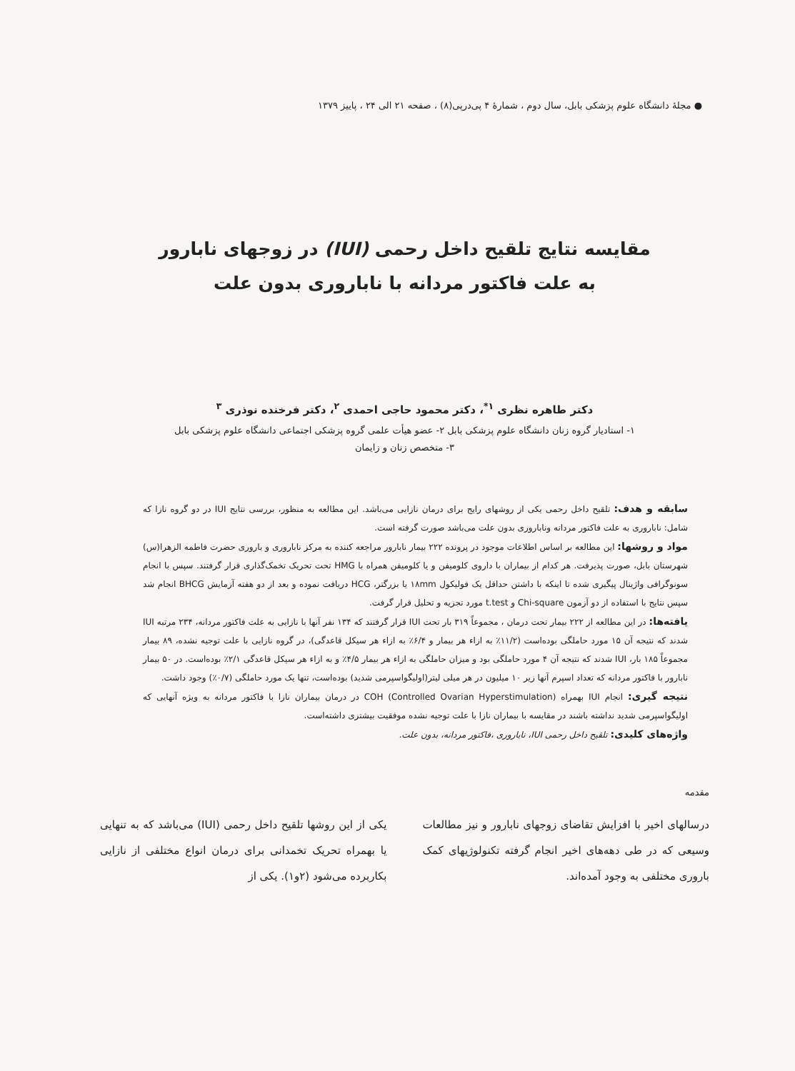● مجلهٔ دانشگاه علوم پزشکی بابل، سال دوم ، شمارهٔ ۴ پی‌درپی(۸) ، صفحه ۲۱ الی ۲۴ ، پاییز ۱۳۷۹
مقایسه نتایج تلقیح داخل رحمی (IUI) در زوجهای نابارور
به علت فاکتور مردانه با ناباروری بدون علت
دکتر طاهره نظری <sup>۱*</sup>، دکتر محمود حاجی احمدی <sup>۲</sup>، دکتر فرخنده نوذری <sup>۳</sup>
۱- استادیار گروه زنان دانشگاه علوم پزشکی بابل ۲- عضو هیأت علمی گروه پزشکی اجتماعی دانشگاه علوم پزشکی بابل
۳- متخصص زنان و زایمان
سابقه و هدف: تلقیح داخل رحمی یکی از روشهای رایج برای درمان نازایی می‌باشد. این مطالعه به منظور، بررسی نتایج IUI در دو گروه نازا که شامل: ناباروری به علت فاکتور مردانه وناباروری بدون علت می‌باشد صورت گرفته است.
مواد و روشها: این مطالعه بر اساس اطلاعات موجود در پرونده ۲۲۲ بیمار نابارور مراجعه کننده به مرکز ناباروری و باروری حضرت فاطمه الزهرا(س) شهرستان بابل، صورت پذیرفت. هر کدام از بیماران با داروی کلومیفن و یا کلومیفن همراه با HMG تحت تحریک تخمک‌گذاری قرار گرفتند. سپس با انجام سونوگرافی واژینال پیگیری شده تا اینکه با داشتن حداقل یک فولیکول ۱۸mm یا بزرگتر، HCG دریافت نموده و بعد از دو هفته آزمایش BHCG انجام شد سپس نتایج با استفاده از دو آزمون Chi-square و t.test مورد تجزیه و تحلیل قرار گرفت.
یافته‌ها: در این مطالعه از ۲۲۲ بیمار تحت درمان ، مجموعاً ۳۱۹ بار تحت IUI قرار گرفتند که ۱۳۴ نفر آنها با نازایی به علت فاکتور مردانه، ۲۳۴ مرتبه IUI شدند که نتیجه آن ۱۵ مورد حاملگی بوده‌است (۱۱/۲٪ به ازاء هر بیمار و ۶/۴٪ به ازاء هر سیکل قاعدگی)، در گروه نازایی با علت توجیه نشده، ۸۹ بیمار مجموعاً ۱۸۵ بار، IUI شدند که نتیجه آن ۴ مورد حاملگی بود و میزان حاملگی به ازاء هر بیمار ۴/۵٪ و به ازاء هر سیکل قاعدگی ۲/۱٪ بوده‌است. در ۵۰ بیمار نابارور با فاکتور مردانه که تعداد اسپرم آنها زیر ۱۰ میلیون در هر میلی لیتر(اولیگواسپرمی شدید) بوده‌است، تنها یک مورد حاملگی (۰/۷٪) وجود داشت.
نتیجه گیری: انجام IUI بهمراه COH (Controlled Ovarian Hyperstimulation) در درمان بیماران نازا با فاکتور مردانه به ویژه آنهایی که اولیگواسپرمی شدید نداشته باشند در مقایسه با بیماران نازا با علت توجیه نشده موفقیت بیشتری داشته‌است.
واژه‌های کلیدی: تلقیح داخل رحمی IUI، ناباروری ،فاکتور مردانه، بدون علت.
مقدمه
درسالهای اخیر با افزایش تقاضای زوجهای نابارور و نیز مطالعات وسیعی که در طی دهه‌های اخیر انجام گرفته تکنولوژیهای کمک باروری مختلفی به وجود آمده‌اند.
یکی از این روشها تلقیح داخل رحمی (IUI) می‌باشد که به تنهایی یا بهمراه تحریک تخمدانی برای درمان انواع مختلفی از نازایی بکاربرده می‌شود (۲و۱). یکی از